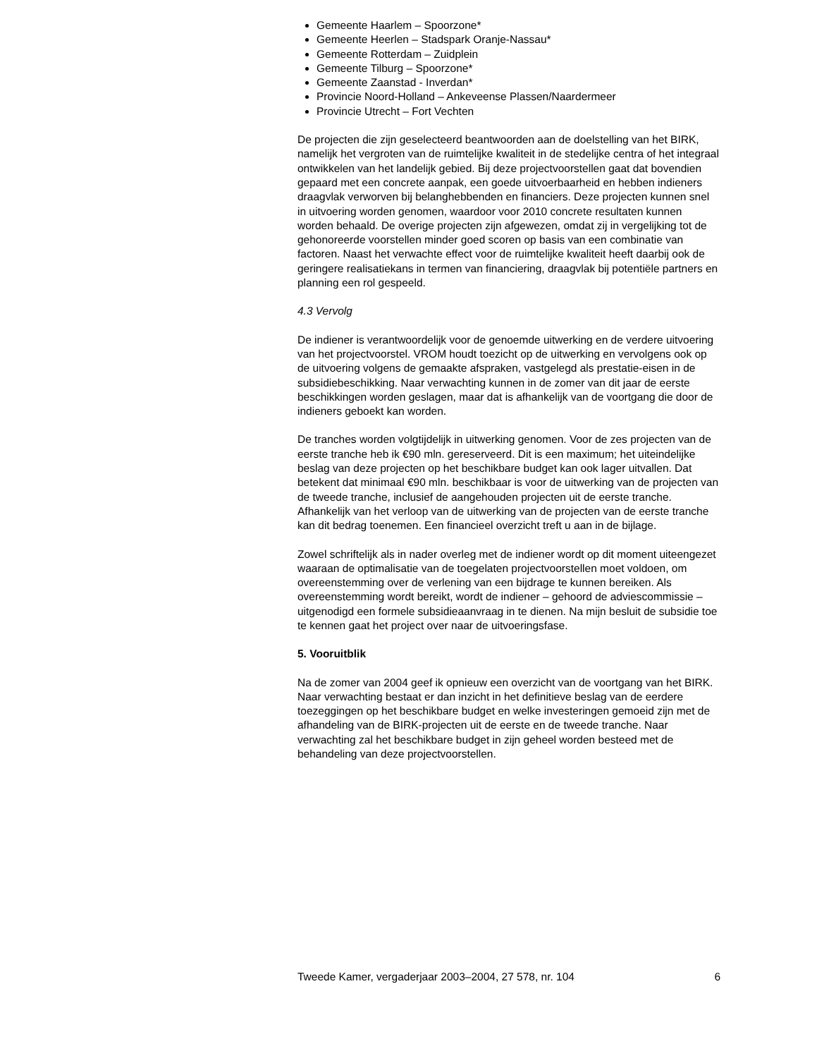Gemeente Haarlem – Spoorzone*
Gemeente Heerlen – Stadspark Oranje-Nassau*
Gemeente Rotterdam – Zuidplein
Gemeente Tilburg – Spoorzone*
Gemeente Zaanstad - Inverdan*
Provincie Noord-Holland – Ankeveense Plassen/Naardermeer
Provincie Utrecht – Fort Vechten
De projecten die zijn geselecteerd beantwoorden aan de doelstelling van het BIRK, namelijk het vergroten van de ruimtelijke kwaliteit in de stedelijke centra of het integraal ontwikkelen van het landelijk gebied. Bij deze projectvoorstellen gaat dat bovendien gepaard met een concrete aanpak, een goede uitvoerbaarheid en hebben indieners draagvlak verworven bij belanghebbenden en financiers. Deze projecten kunnen snel in uitvoering worden genomen, waardoor voor 2010 concrete resultaten kunnen worden behaald. De overige projecten zijn afgewezen, omdat zij in vergelijking tot de gehonoreerde voorstellen minder goed scoren op basis van een combinatie van factoren. Naast het verwachte effect voor de ruimtelijke kwaliteit heeft daarbij ook de geringere realisatiekans in termen van financiering, draagvlak bij potentiële partners en planning een rol gespeeld.
4.3 Vervolg
De indiener is verantwoordelijk voor de genoemde uitwerking en de verdere uitvoering van het projectvoorstel. VROM houdt toezicht op de uitwerking en vervolgens ook op de uitvoering volgens de gemaakte afspraken, vastgelegd als prestatie-eisen in de subsidiebeschikking. Naar verwachting kunnen in de zomer van dit jaar de eerste beschikkingen worden geslagen, maar dat is afhankelijk van de voortgang die door de indieners geboekt kan worden.
De tranches worden volgtijdelijk in uitwerking genomen. Voor de zes projecten van de eerste tranche heb ik €90 mln. gereserveerd. Dit is een maximum; het uiteindelijke beslag van deze projecten op het beschikbare budget kan ook lager uitvallen. Dat betekent dat minimaal €90 mln. beschikbaar is voor de uitwerking van de projecten van de tweede tranche, inclusief de aangehouden projecten uit de eerste tranche. Afhankelijk van het verloop van de uitwerking van de projecten van de eerste tranche kan dit bedrag toenemen. Een financieel overzicht treft u aan in de bijlage.
Zowel schriftelijk als in nader overleg met de indiener wordt op dit moment uiteengezet waaraan de optimalisatie van de toegelaten projectvoorstellen moet voldoen, om overeenstemming over de verlening van een bijdrage te kunnen bereiken. Als overeenstemming wordt bereikt, wordt de indiener – gehoord de adviescommissie – uitgenodigd een formele subsidieaanvraag in te dienen. Na mijn besluit de subsidie toe te kennen gaat het project over naar de uitvoeringsfase.
5. Vooruitblik
Na de zomer van 2004 geef ik opnieuw een overzicht van de voortgang van het BIRK. Naar verwachting bestaat er dan inzicht in het definitieve beslag van de eerdere toezeggingen op het beschikbare budget en welke investeringen gemoeid zijn met de afhandeling van de BIRK-projecten uit de eerste en de tweede tranche. Naar verwachting zal het beschikbare budget in zijn geheel worden besteed met de behandeling van deze projectvoorstellen.
Tweede Kamer, vergaderjaar 2003–2004, 27 578, nr. 104 6